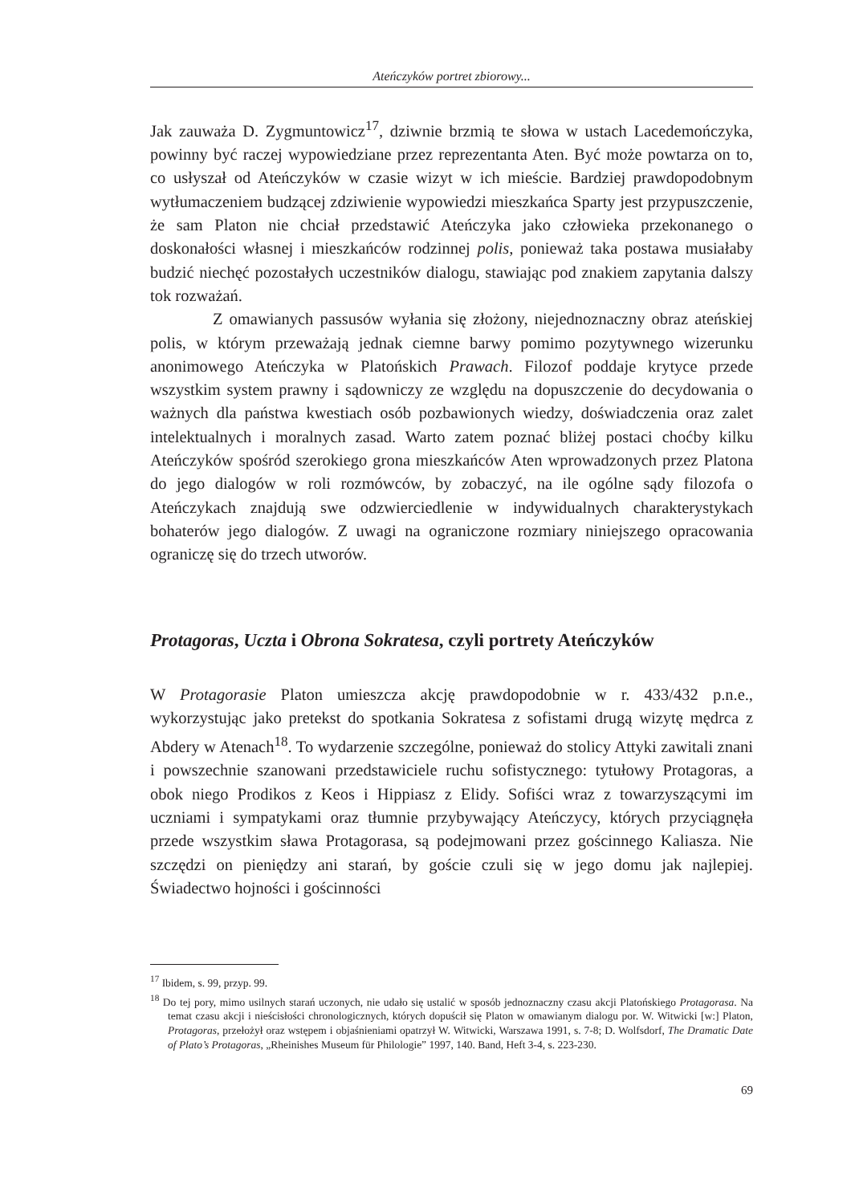Ateńczyków portret zbiorowy...
Jak zauważa D. Zygmuntowicz<sup>17</sup>, dziwnie brzmią te słowa w ustach Lacedemończyka, powinny być raczej wypowiedziane przez reprezentanta Aten. Być może powtarza on to, co usłyszał od Ateńczyków w czasie wizyt w ich mieście. Bardziej prawdopodobnym wytłumaczeniem budzącej zdziwienie wypowiedzi mieszkańca Sparty jest przypuszczenie, że sam Platon nie chciał przedstawić Ateńczyka jako człowieka przekonanego o doskonałości własnej i mieszkańców rodzinnej polis, ponieważ taka postawa musiałaby budzić niechęć pozostałych uczestników dialogu, stawiając pod znakiem zapytania dalszy tok rozważań.
Z omawianych passusów wyłania się złożony, niejednoznaczny obraz ateńskiej polis, w którym przeważają jednak ciemne barwy pomimo pozytywnego wizerunku anonimowego Ateńczyka w Platońskich Prawach. Filozof poddaje krytyce przede wszystkim system prawny i sądowniczy ze względu na dopuszczenie do decydowania o ważnych dla państwa kwestiach osób pozbawionych wiedzy, doświadczenia oraz zalet intelektualnych i moralnych zasad. Warto zatem poznać bliżej postaci choćby kilku Ateńczyków spośród szerokiego grona mieszkańców Aten wprowadzonych przez Platona do jego dialogów w roli rozmówców, by zobaczyć, na ile ogólne sądy filozofa o Ateńczykach znajdują swe odzwierciedlenie w indywidualnych charakterystykach bohaterów jego dialogów. Z uwagi na ograniczone rozmiary niniejszego opracowania ograniczę się do trzech utworów.
Protagoras, Uczta i Obrona Sokratesa, czyli portrety Ateńczyków
W Protagorasie Platon umieszcza akcję prawdopodobnie w r. 433/432 p.n.e., wykorzystując jako pretekst do spotkania Sokratesa z sofistami drugą wizytę mędrca z Abdery w Atenach<sup>18</sup>. To wydarzenie szczególne, ponieważ do stolicy Attyki zawitali znani i powszechnie szanowani przedstawiciele ruchu sofistycznego: tytułowy Protagoras, a obok niego Prodikos z Keos i Hippiasz z Elidy. Sofiści wraz z towarzyszącymi im uczniami i sympatykami oraz tłumnie przybywający Ateńczycy, których przyciągnęła przede wszystkim sława Protagorasa, są podejmowani przez gościnnego Kaliasza. Nie szczędzi on pieniędzy ani starań, by goście czuli się w jego domu jak najlepiej. Świadectwo hojności i gościnności
<sup>17</sup> Ibidem, s. 99, przyp. 99.
<sup>18</sup> Do tej pory, mimo usilnych starań uczonych, nie udało się ustalić w sposób jednoznaczny czasu akcji Platońskiego Protagorasa. Na temat czasu akcji i nieścisłości chronologicznych, których dopuścił się Platon w omawianym dialogu por. W. Witwicki [w:] Platon, Protagoras, przełożył oraz wstępem i objaśnieniami opatrzył W. Witwicki, Warszawa 1991, s. 7-8; D. Wolfsdorf, The Dramatic Date of Plato’s Protagoras, „Rheinishes Museum für Philologie” 1997, 140. Band, Heft 3-4, s. 223-230.
69